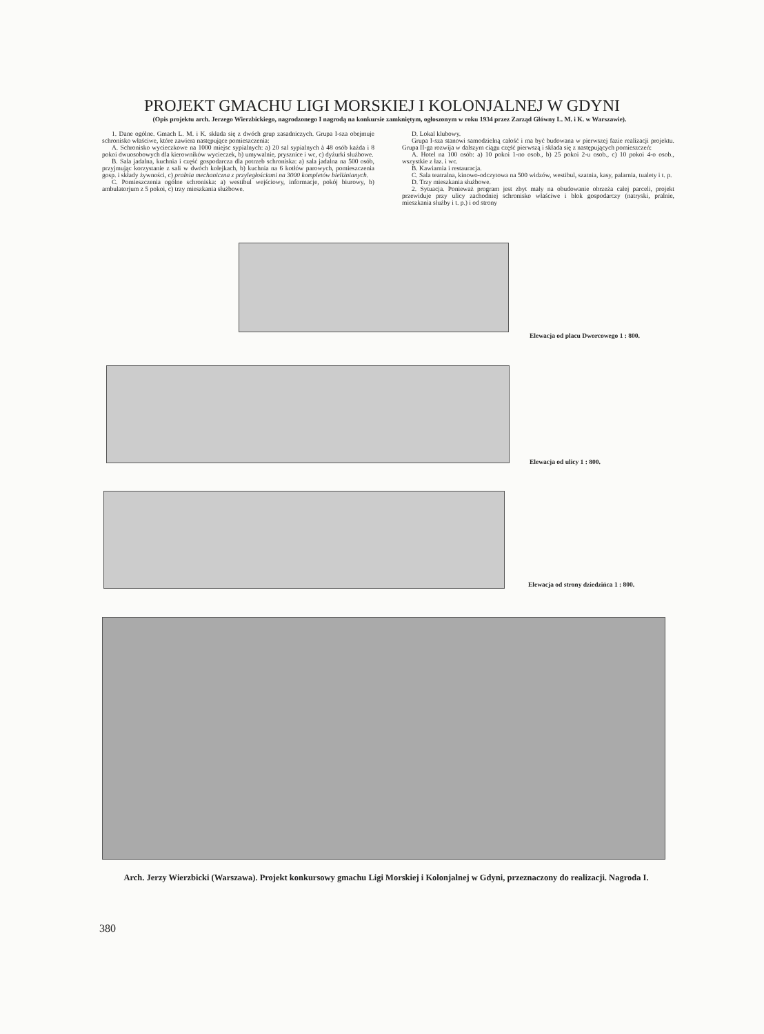PROJEKT GMACHU LIGI MORSKIEJ I KOLONJALNEJ W GDYNI
(Opis projektu arch. Jerzego Wierzbickiego, nagrodzonego I nagrodą na konkursie zamkniętym, ogłoszonym w roku 1934 przez Zarząd Główny L. M. i K. w Warszawie).
1. Dane ogólne. Gmach L. M. i K. składa się z dwóch grup zasadniczych. Grupa I-sza obejmuje schronisko właściwe, które zawiera następujące pomieszczenia:
A. Schronisko wycieczkowe na 1000 miejsc sypialnych: a) 20 sal sypialnych à 48 osób każda i 8 pokoi dwuosobowych dla kierowników wycieczek, b) umywalnie, prysznice i wc, c) dyżurki służbowe.
B. Sala jadalna, kuchnia i część gospodarcza dla potrzeb schroniska: a) sala jadalna na 500 osób, przyjmując korzystanie z sali w dwóch kolejkach, b) kuchnia na 6 kotłów parowych, pomieszczenia gosp. i składy żywności, c) pralnia mechaniczna z przyległościami na 3000 kompletów bieliźnianych.
C. Pomieszczenia ogólne schroniska: a) westibul wejściowy, informacje, pokój biurowy, b) ambulatorjum z 5 pokoi, c) trzy mieszkania służbowe.
D. Lokal klubowy.
Grupa I-sza stanowi samodzielną całość i ma być budowana w pierwszej fazie realizacji projektu. Grupa II-ga rozwija w dalszym ciągu część pierwszą i składa się z następujących pomieszczeń:
A. Hotel na 100 osób: a) 10 pokoi 1-no osob., b) 25 pokoi 2-u osob., c) 10 pokoi 4-o osob., wszystkie z łaz. i wc.
B. Kawiarnia i restauracja.
C. Sala teatralna, kinowo-odczytowa na 500 widzów, westibul, szatnia, kasy, palarnia, tualety i t. p.
D. Trzy mieszkania służbowe.
2. Sytuacja. Ponieważ program jest zbyt mały na obudowanie obrzeża całej parceli, projekt przewiduje przy ulicy zachodniej schronisko właściwe i blok gospodarczy (natryski, pralnie, mieszkania służby i t. p.) i od strony
Elewacja od placu Dworcowego 1 : 800.
Elewacja od ulicy 1 : 800.
Elewacja od strony dziedzińca 1 : 800.
Arch. Jerzy Wierzbicki (Warszawa). Projekt konkursowy gmachu Ligi Morskiej i Kolonjalnej w Gdyni, przeznaczony do realizacji. Nagroda I.
380